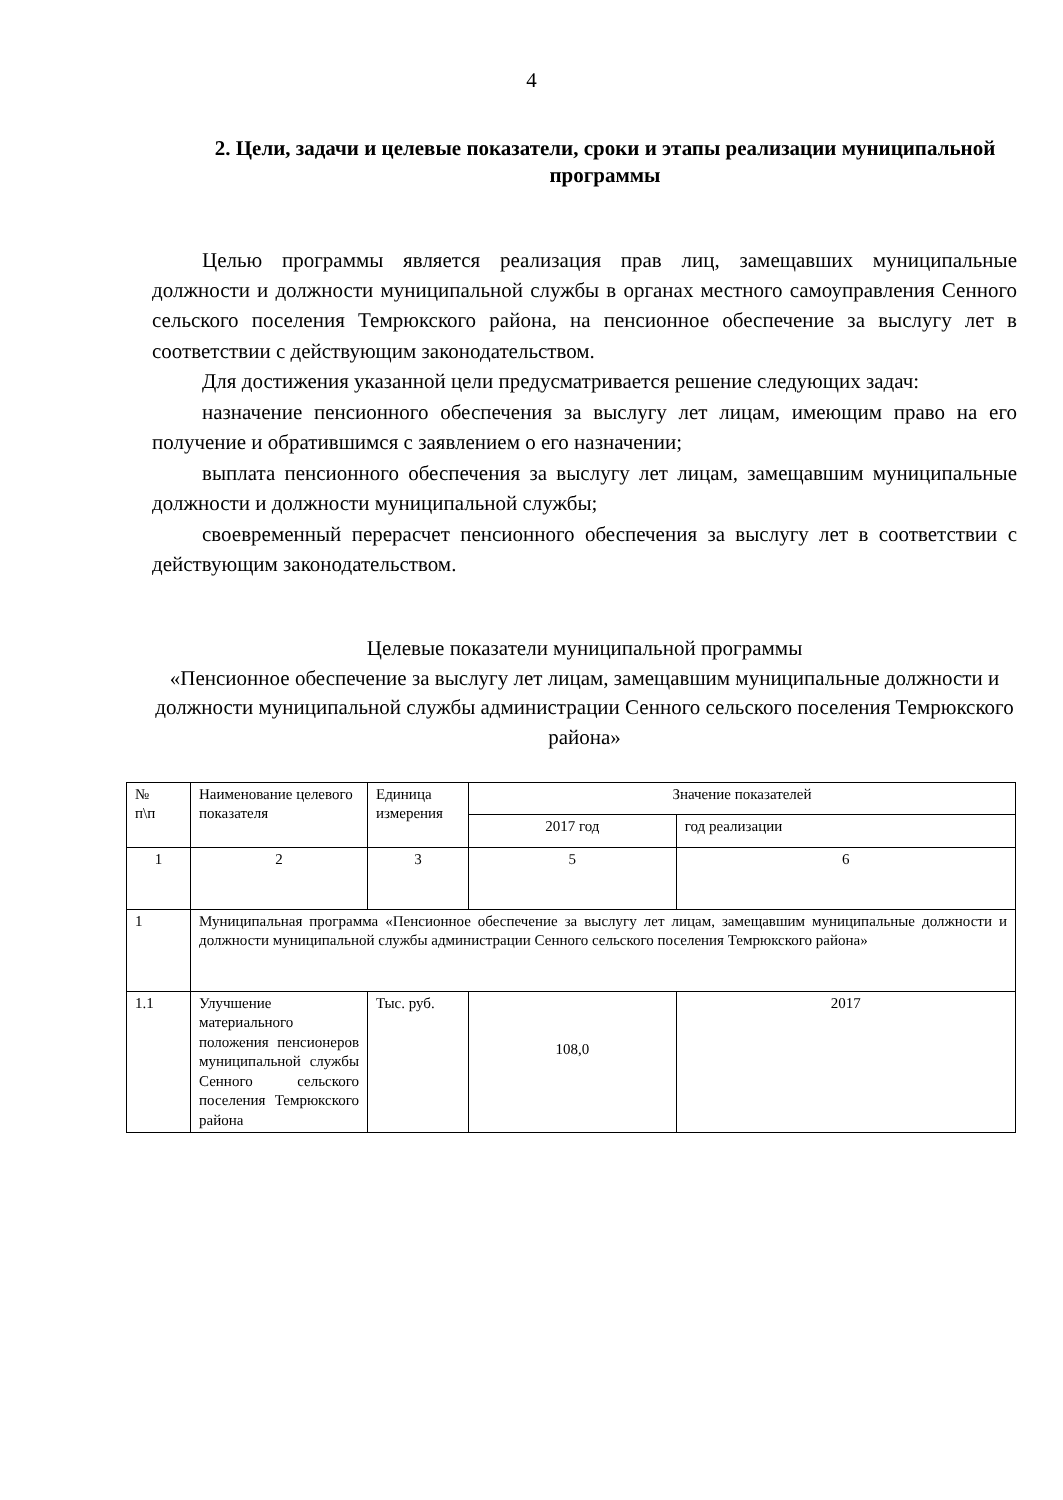4
2. Цели, задачи и целевые показатели, сроки и этапы реализации муниципальной программы
Целью программы является реализация прав лиц, замещавших муниципальные должности и должности муниципальной службы в органах местного самоуправления Сенного сельского поселения Темрюкского района, на пенсионное обеспечение за выслугу лет в соответствии с действующим законодательством.
Для достижения указанной цели предусматривается решение следующих задач:
назначение пенсионного обеспечения за выслугу лет лицам, имеющим право на его получение и обратившимся с заявлением о его назначении;
выплата пенсионного обеспечения за выслугу лет лицам, замещавшим муниципальные должности и должности муниципальной службы;
своевременный перерасчет пенсионного обеспечения за выслугу лет в соответствии с действующим законодательством.
Целевые показатели муниципальной программы
«Пенсионное обеспечение за выслугу лет лицам, замещавшим муниципальные должности и должности муниципальной службы администрации Сенного сельского поселения Темрюкского района»
| № п\п | Наименование целевого показателя | Единица измерения | Значение показателей | |
| --- | --- | --- | --- | --- |
| | | | 2017 год | год реализации |
| 1 | 2 | 3 | 5 | 6 |
| 1 | Муниципальная программа «Пенсионное обеспечение за выслугу лет лицам, замещавшим муниципальные должности и должности муниципальной службы администрации Сенного сельского поселения Темрюкского района» | | | |
| 1.1 | Улучшение материального положения пенсионеров муниципальной службы Сенного сельского поселения Темрюкского района | Тыс. руб. | 108,0 | 2017 |